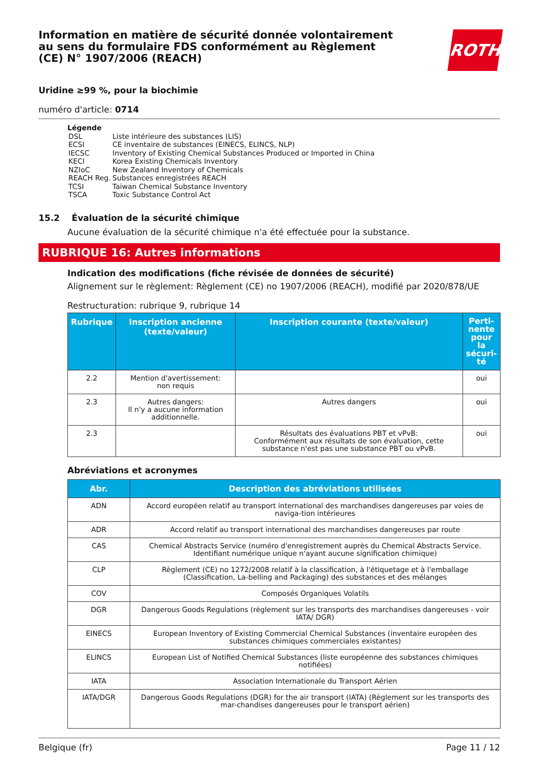Information en matière de sécurité donnée volontairement au sens du formulaire FDS conformément au Règlement (CE) N° 1907/2006 (REACH)
ROTH
Uridine ≥99 %, pour la biochimie
numéro d'article: 0714
Légende
| DSL | Liste intérieure des substances (LIS) |
| ECSI | CE inventaire de substances (EINECS, ELINCS, NLP) |
| IECSC | Inventory of Existing Chemical Substances Produced or Imported in China |
| KECI | Korea Existing Chemicals Inventory |
| NZIoC | New Zealand Inventory of Chemicals |
| REACH Reg. | Substances enregistrées REACH |
| TCSI | Taiwan Chemical Substance Inventory |
| TSCA | Toxic Substance Control Act |
15.2 Évaluation de la sécurité chimique
Aucune évaluation de la sécurité chimique n'a été effectuée pour la substance.
RUBRIQUE 16: Autres informations
Indication des modifications (fiche révisée de données de sécurité)
Alignement sur le règlement: Règlement (CE) no 1907/2006 (REACH), modifié par 2020/878/UE
Restructuration: rubrique 9, rubrique 14
| Rubrique | Inscription ancienne (texte/valeur) | Inscription courante (texte/valeur) | Perti-nente pour la sécuri-té |
| --- | --- | --- | --- |
| 2.2 | Mention d'avertissement: non requis | | oui |
| 2.3 | Autres dangers: Il n'y a aucune information additionnelle. | Autres dangers | oui |
| 2.3 | | Résultats des évaluations PBT et vPvB: Conformément aux résultats de son évaluation, cette substance n'est pas une substance PBT ou vPvB. | oui |
Abréviations et acronymes
| Abr. | Description des abréviations utilisées |
| --- | --- |
| ADN | Accord européen relatif au transport international des marchandises dangereuses par voies de naviga-tion intérieures |
| ADR | Accord relatif au transport international des marchandises dangereuses par route |
| CAS | Chemical Abstracts Service (numéro d'enregistrement auprès du Chemical Abstracts Service. Identifiant numérique unique n'ayant aucune signification chimique) |
| CLP | Règlement (CE) no 1272/2008 relatif à la classification, à l'étiquetage et à l'emballage (Classification, La-belling and Packaging) des substances et des mélanges |
| COV | Composés Organiques Volatils |
| DGR | Dangerous Goods Regulations (règlement sur les transports des marchandises dangereuses - voir IATA/ DGR) |
| EINECS | European Inventory of Existing Commercial Chemical Substances (inventaire européen des substances chimiques commerciales existantes) |
| ELINCS | European List of Notified Chemical Substances (liste européenne des substances chimiques notifiées) |
| IATA | Association Internationale du Transport Aérien |
| IATA/DGR | Dangerous Goods Regulations (DGR) for the air transport (IATA) (Règlement sur les transports des mar-chandises dangereuses pour le transport aérien) |
Belgique (fr) Page 11 / 12